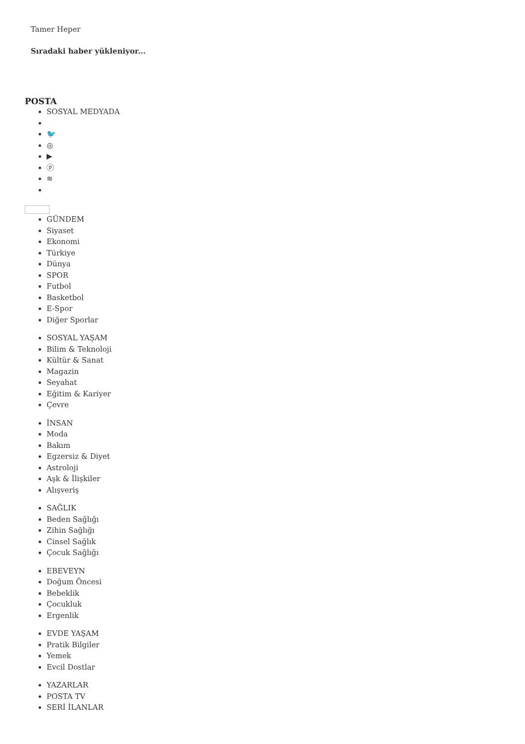Tamer Heper
Sıradaki haber yükleniyor...
POSTA
SOSYAL MEDYADA
🐦
◎
▶
ⓟ
≋
GÜNDEM
Siyaset
Ekonomi
Türkiye
Dünya
SPOR
Futbol
Basketbol
E-Spor
Diğer Sporlar
SOSYAL YAŞAM
Bilim & Teknoloji
Kültür & Sanat
Magazin
Seyahat
Eğitim & Kariyer
Çevre
İNSAN
Moda
Bakım
Egzersiz & Diyet
Astroloji
Aşk & İlişkiler
Alışveriş
SAĞLIK
Beden Sağlığı
Zihin Sağlığı
Cinsel Sağlık
Çocuk Sağlığı
EBEVEYN
Doğum Öncesi
Bebeklik
Çocukluk
Ergenlik
EVDE YAŞAM
Pratik Bilgiler
Yemek
Evcil Dostlar
YAZARLAR
POSTA TV
SERİ İLANLAR